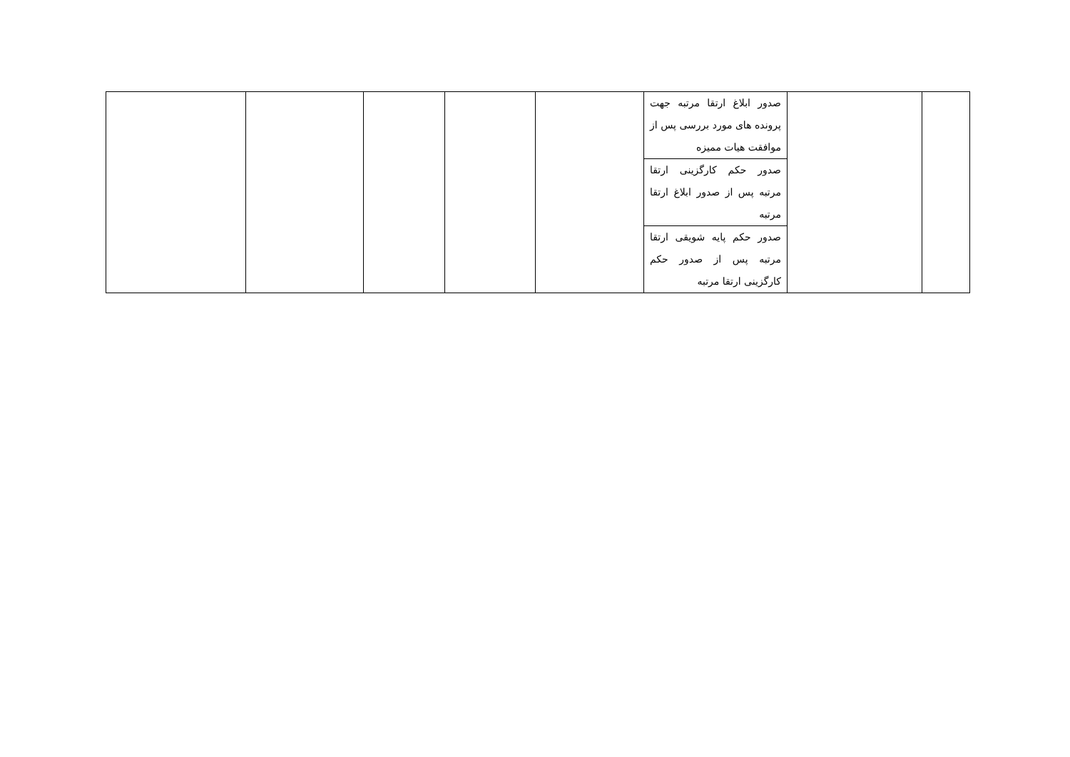| | | صدور ابلاغ ارتقا مرتبه جهت پرونده های مورد بررسی پس از موافقت هیات ممیزه | | | | | |
| | | صدور حکم کارگزینی ارتقا مرتبه پس از صدور ابلاغ ارتقا مرتبه | | | | | |
| | | صدور حکم پایه شویقی ارتقا مرتبه پس از صدور حکم کارگزینی ارتقا مرتبه | | | | | |